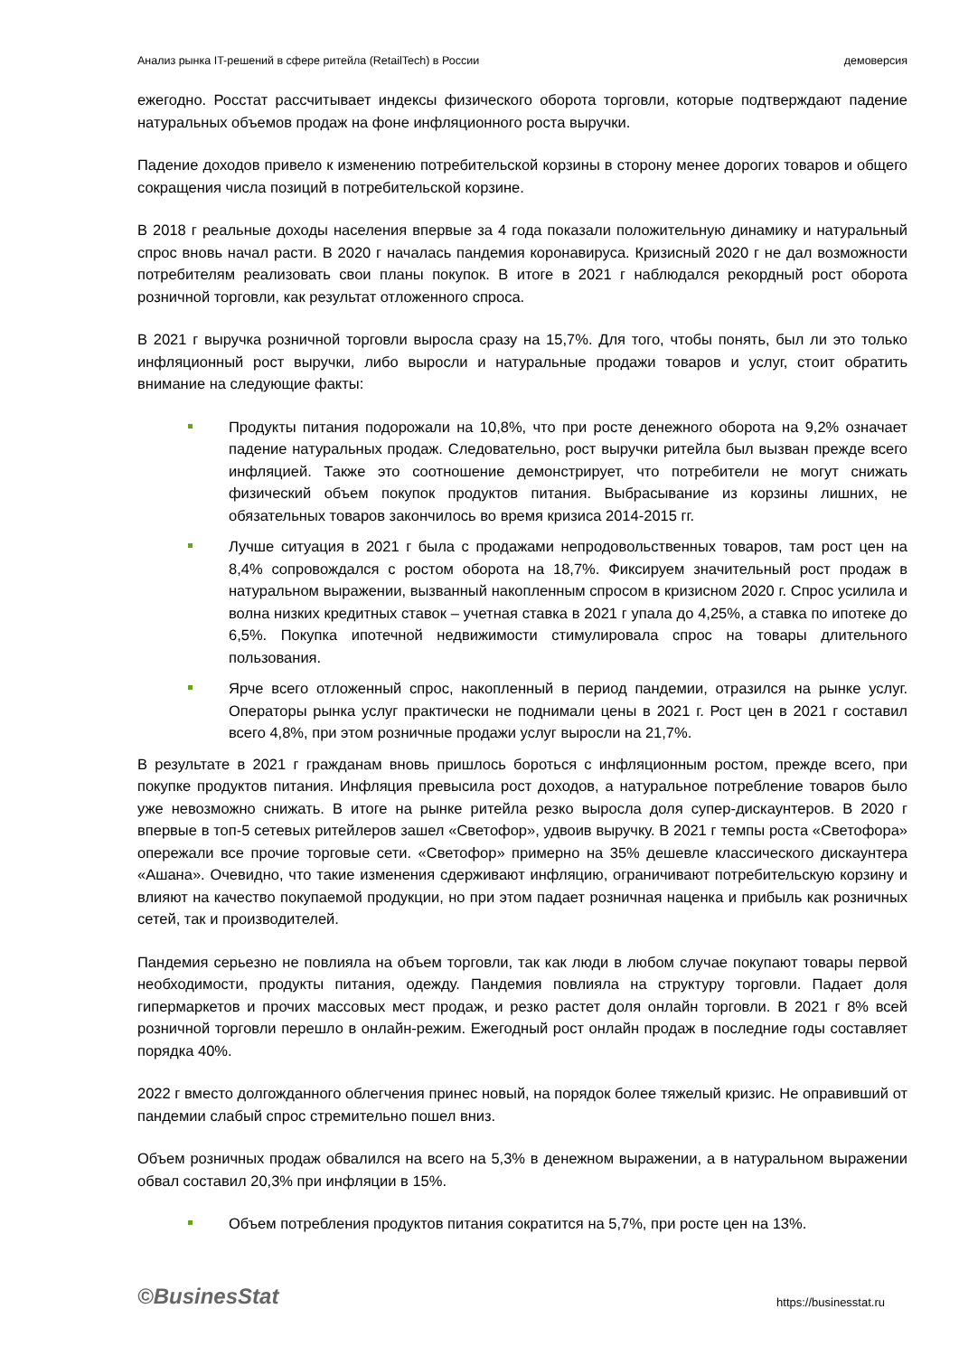Анализ рынка IT-решений в сфере ритейла (RetailTech) в России демоверсия
ежегодно. Росстат рассчитывает индексы физического оборота торговли, которые подтверждают падение натуральных объемов продаж на фоне инфляционного роста выручки.
Падение доходов привело к изменению потребительской корзины в сторону менее дорогих товаров и общего сокращения числа позиций в потребительской корзине.
В 2018 г реальные доходы населения впервые за 4 года показали положительную динамику и натуральный спрос вновь начал расти. В 2020 г началась пандемия коронавируса. Кризисный 2020 г не дал возможности потребителям реализовать свои планы покупок. В итоге в 2021 г наблюдался рекордный рост оборота розничной торговли, как результат отложенного спроса.
В 2021 г выручка розничной торговли выросла сразу на 15,7%. Для того, чтобы понять, был ли это только инфляционный рост выручки, либо выросли и натуральные продажи товаров и услуг, стоит обратить внимание на следующие факты:
Продукты питания подорожали на 10,8%, что при росте денежного оборота на 9,2% означает падение натуральных продаж. Следовательно, рост выручки ритейла был вызван прежде всего инфляцией. Также это соотношение демонстрирует, что потребители не могут снижать физический объем покупок продуктов питания. Выбрасывание из корзины лишних, не обязательных товаров закончилось во время кризиса 2014-2015 гг.
Лучше ситуация в 2021 г была с продажами непродовольственных товаров, там рост цен на 8,4% сопровождался с ростом оборота на 18,7%. Фиксируем значительный рост продаж в натуральном выражении, вызванный накопленным спросом в кризисном 2020 г. Спрос усилила и волна низких кредитных ставок – учетная ставка в 2021 г упала до 4,25%, а ставка по ипотеке до 6,5%. Покупка ипотечной недвижимости стимулировала спрос на товары длительного пользования.
Ярче всего отложенный спрос, накопленный в период пандемии, отразился на рынке услуг. Операторы рынка услуг практически не поднимали цены в 2021 г. Рост цен в 2021 г составил всего 4,8%, при этом розничные продажи услуг выросли на 21,7%.
В результате в 2021 г гражданам вновь пришлось бороться с инфляционным ростом, прежде всего, при покупке продуктов питания. Инфляция превысила рост доходов, а натуральное потребление товаров было уже невозможно снижать. В итоге на рынке ритейла резко выросла доля супер-дискаунтеров. В 2020 г впервые в топ-5 сетевых ритейлеров зашел «Светофор», удвоив выручку. В 2021 г темпы роста «Светофора» опережали все прочие торговые сети. «Светофор» примерно на 35% дешевле классического дискаунтера «Ашана». Очевидно, что такие изменения сдерживают инфляцию, ограничивают потребительскую корзину и влияют на качество покупаемой продукции, но при этом падает розничная наценка и прибыль как розничных сетей, так и производителей.
Пандемия серьезно не повлияла на объем торговли, так как люди в любом случае покупают товары первой необходимости, продукты питания, одежду. Пандемия повлияла на структуру торговли. Падает доля гипермаркетов и прочих массовых мест продаж, и резко растет доля онлайн торговли. В 2021 г 8% всей розничной торговли перешло в онлайн-режим. Ежегодный рост онлайн продаж в последние годы составляет порядка 40%.
2022 г вместо долгожданного облегчения принес новый, на порядок более тяжелый кризис. Не оправивший от пандемии слабый спрос стремительно пошел вниз.
Объем розничных продаж обвалился на всего на 5,3% в денежном выражении, а в натуральном выражении обвал составил 20,3% при инфляции в 15%.
Объем потребления продуктов питания сократится на 5,7%, при росте цен на 13%.
©BusinesStat https://businesstat.ru